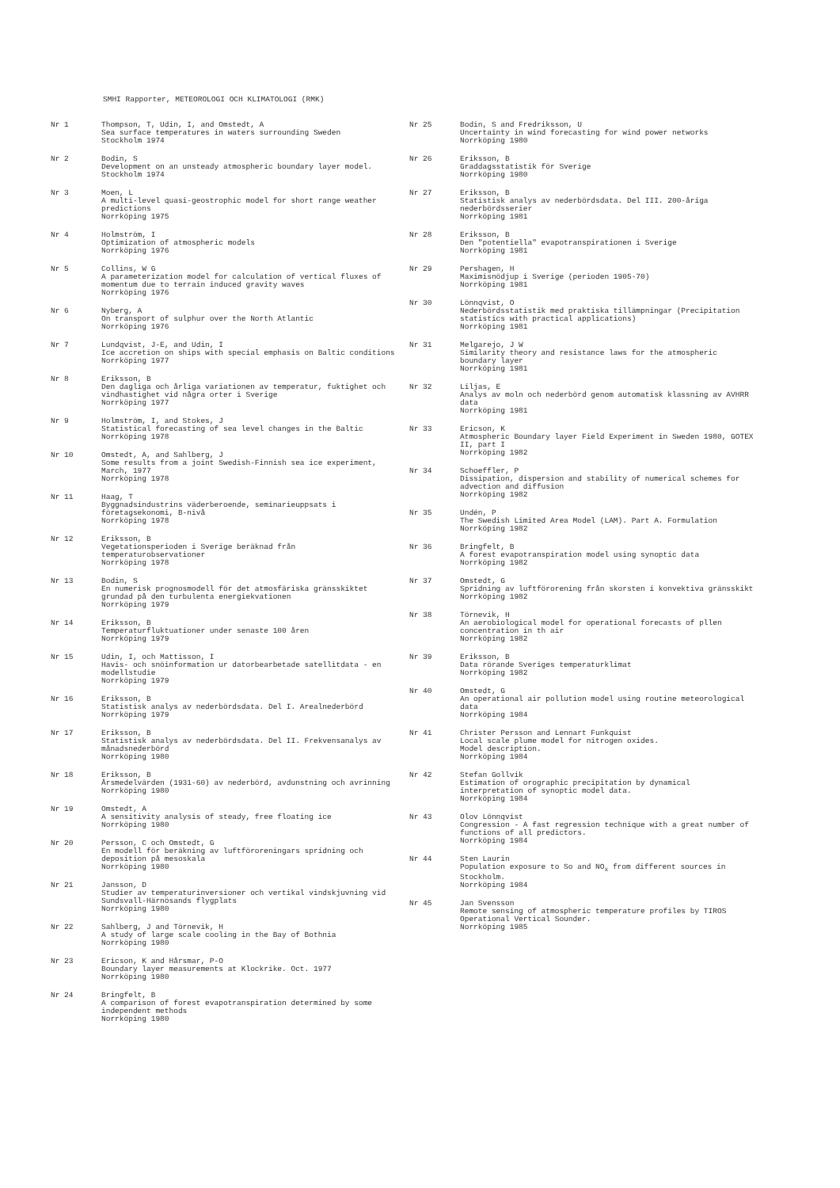SMHI Rapporter, METEOROLOGI OCH KLIMATOLOGI (RMK)
Nr 1 Thompson, T, Udin, I, and Omstedt, A
Sea surface temperatures in waters surrounding Sweden
Stockholm 1974
Nr 2 Bodin, S
Development on an unsteady atmospheric boundary layer model.
Stockholm 1974
Nr 3 Moen, L
A multi-level quasi-geostrophic model for short range weather predictions
Norrköping 1975
Nr 4 Holmström, I
Optimization of atmospheric models
Norrköping 1976
Nr 5 Collins, W G
A parameterization model for calculation of vertical fluxes of momentum due to terrain induced gravity waves
Norrköping 1976
Nr 6 Nyberg, A
On transport of sulphur over the North Atlantic
Norrköping 1976
Nr 7 Lundqvist, J-E, and Udin, I
Ice accretion on ships with special emphasis on Baltic conditions
Norrköping 1977
Nr 8 Eriksson, B
Den dagliga och årliga variationen av temperatur, fuktighet och vindhastighet vid några orter i Sverige
Norrköping 1977
Nr 9 Holmström, I, and Stokes, J
Statistical forecasting of sea level changes in the Baltic
Norrköping 1978
Nr 10 Omstedt, A, and Sahlberg, J
Some results from a joint Swedish-Finnish sea ice experiment, March, 1977
Norrköping 1978
Nr 11 Haag, T
Byggnadsindustrins väderberoende, seminarieuppsats i företagsekonomi, B-nivå
Norrköping 1978
Nr 12 Eriksson, B
Vegetationsperioden i Sverige beräknad från temperaturobservationer
Norrköping 1978
Nr 13 Bodin, S
En numerisk prognosmodell för det atmosfäriska gränsskiktet grundad på den turbulenta energiekvationen
Norrköping 1979
Nr 14 Eriksson, B
Temperaturfluktuationer under senaste 100 åren
Norrköping 1979
Nr 15 Udin, I, och Mattisson, I
Havis- och snöinformation ur datorbearbetade satellitdata - en modellstudie
Norrköping 1979
Nr 16 Eriksson, B
Statistisk analys av nederbördsdata. Del I. Arealnederbörd
Norrköping 1979
Nr 17 Eriksson, B
Statistisk analys av nederbördsdata. Del II. Frekvensanalys av månadsnederbörd
Norrköping 1980
Nr 18 Eriksson, B
Årsmedelvärden (1931-60) av nederbörd, avdunstning och avrinning
Norrköping 1980
Nr 19 Omstedt, A
A sensitivity analysis of steady, free floating ice
Norrköping 1980
Nr 20 Persson, C och Omstedt, G
En modell för beräkning av luftföroreningars spridning och deposition på mesoskala
Norrköping 1980
Nr 21 Jansson, D
Studier av temperaturinversioner och vertikal vindskjuvning vid Sundsvall-Härnösands flygplats
Norrköping 1980
Nr 22 Sahlberg, J and Törnevik, H
A study of large scale cooling in the Bay of Bothnia
Norrköping 1980
Nr 23 Ericson, K and Hårsmar, P-O
Boundary layer measurements at Klockrike. Oct. 1977
Norrköping 1980
Nr 24 Bringfelt, B
A comparison of forest evapotranspiration determined by some independent methods
Norrköping 1980
Nr 25 Bodin, S and Fredriksson, U
Uncertainty in wind forecasting for wind power networks
Norrköping 1980
Nr 26 Eriksson, B
Graddagsstatistik för Sverige
Norrköping 1980
Nr 27 Eriksson, B
Statistisk analys av nederbördsdata. Del III. 200-åriga nederbördsserier
Norrköping 1981
Nr 28 Eriksson, B
Den "potentiella" evapotranspirationen i Sverige
Norrköping 1981
Nr 29 Pershagen, H
Maximisnödjup i Sverige (perioden 1905-70)
Norrköping 1981
Nr 30 Lönnqvist, O
Nederbördsstatistik med praktiska tillämpningar (Precipitation statistics with practical applications)
Norrköping 1981
Nr 31 Melgarejo, J W
Similarity theory and resistance laws for the atmospheric boundary layer
Norrköping 1981
Nr 32 Liljas, E
Analys av moln och nederbörd genom automatisk klassning av AVHRR data
Norrköping 1981
Nr 33 Ericson, K
Atmospheric Boundary layer Field Experiment in Sweden 1980, GOTEX II, part I
Norrköping 1982
Nr 34 Schoeffler, P
Dissipation, dispersion and stability of numerical schemes for advection and diffusion
Norrköping 1982
Nr 35 Undén, P
The Swedish Limited Area Model (LAM). Part A. Formulation
Norrköping 1982
Nr 36 Bringfelt, B
A forest evapotranspiration model using synoptic data
Norrköping 1982
Nr 37 Omstedt, G
Spridning av luftförorening från skorsten i konvektiva gränsskikt
Norrköping 1982
Nr 38 Törnevik, H
An aerobiological model for operational forecasts of pllen concentration in th air
Norrköping 1982
Nr 39 Eriksson, B
Data rörande Sveriges temperaturklimat
Norrköping 1982
Nr 40 Omstedt, G
An operational air pollution model using routine meteorological data
Norrköping 1984
Nr 41 Christer Persson and Lennart Funkquist
Local scale plume model for nitrogen oxides.
Model description.
Norrköping 1984
Nr 42 Stefan Gollvik
Estimation of orographic precipitation by dynamical interpretation of synoptic model data.
Norrköping 1984
Nr 43 Olov Lönnqvist
Congression - A fast regression technique with a great number of functions of all predictors.
Norrköping 1984
Nr 44 Sten Laurin
Population exposure to So and NO<sub>x</sub> from different sources in Stockholm.
Norrköping 1984
Nr 45 Jan Svensson
Remote sensing of atmospheric temperature profiles by TIROS Operational Vertical Sounder.
Norrköping 1985